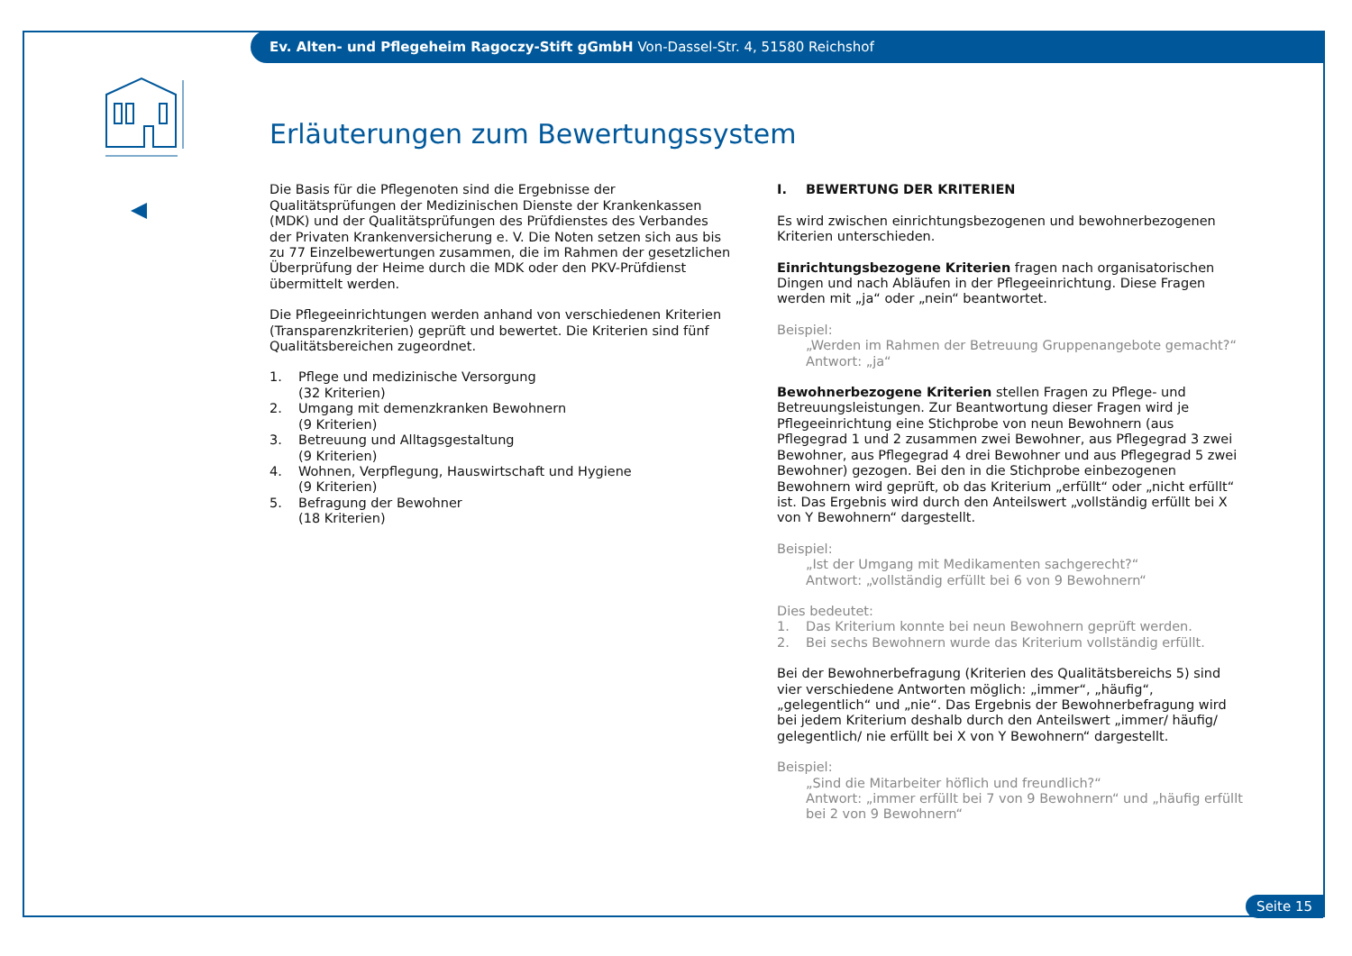Ev. Alten- und Pflegeheim Ragoczy-Stift gGmbH Von-Dassel-Str. 4, 51580 Reichshof
Erläuterungen zum Bewertungssystem
Die Basis für die Pflegenoten sind die Ergebnisse der Qualitätsprüfungen der Medizinischen Dienste der Krankenkassen (MDK) und der Qualitätsprüfungen des Prüfdienstes des Verbandes der Privaten Krankenversicherung e. V. Die Noten setzen sich aus bis zu 77 Einzelbewertungen zusammen, die im Rahmen der gesetzlichen Überprüfung der Heime durch die MDK oder den PKV-Prüfdienst übermittelt werden.
Die Pflegeeinrichtungen werden anhand von verschiedenen Kriterien (Transparenzkriterien) geprüft und bewertet. Die Kriterien sind fünf Qualitätsbereichen zugeordnet.
1. Pflege und medizinische Versorgung
(32 Kriterien)
2. Umgang mit demenzkranken Bewohnern
(9 Kriterien)
3. Betreuung und Alltagsgestaltung
(9 Kriterien)
4. Wohnen, Verpflegung, Hauswirtschaft und Hygiene
(9 Kriterien)
5. Befragung der Bewohner
(18 Kriterien)
I. BEWERTUNG DER KRITERIEN
Es wird zwischen einrichtungsbezogenen und bewohnerbezogenen Kriterien unterschieden.
Einrichtungsbezogene Kriterien fragen nach organisatorischen Dingen und nach Abläufen in der Pflegeeinrichtung. Diese Fragen werden mit „ja“ oder „nein“ beantwortet.
Beispiel:
„Werden im Rahmen der Betreuung Gruppenangebote gemacht?“
Antwort: „ja“
Bewohnerbezogene Kriterien stellen Fragen zu Pflege- und Betreuungsleistungen. Zur Beantwortung dieser Fragen wird je Pflegeeinrichtung eine Stichprobe von neun Bewohnern (aus Pflegegrad 1 und 2 zusammen zwei Bewohner, aus Pflegegrad 3 zwei Bewohner, aus Pflegegrad 4 drei Bewohner und aus Pflegegrad 5 zwei Bewohner) gezogen. Bei den in die Stichprobe einbezogenen Bewohnern wird geprüft, ob das Kriterium „erfüllt“ oder „nicht erfüllt“ ist. Das Ergebnis wird durch den Anteilswert „vollständig erfüllt bei X von Y Bewohnern“ dargestellt.
Beispiel:
„Ist der Umgang mit Medikamenten sachgerecht?“
Antwort: „vollständig erfüllt bei 6 von 9 Bewohnern“
Dies bedeutet:
1. Das Kriterium konnte bei neun Bewohnern geprüft werden.
2. Bei sechs Bewohnern wurde das Kriterium vollständig erfüllt.
Bei der Bewohnerbefragung (Kriterien des Qualitätsbereichs 5) sind vier verschiedene Antworten möglich: „immer“, „häufig“, „gelegentlich“ und „nie“. Das Ergebnis der Bewohnerbefragung wird bei jedem Kriterium deshalb durch den Anteilswert „immer/ häufig/ gelegentlich/ nie erfüllt bei X von Y Bewohnern“ dargestellt.
Beispiel:
„Sind die Mitarbeiter höflich und freundlich?“
Antwort: „immer erfüllt bei 7 von 9 Bewohnern“ und „häufig erfüllt bei 2 von 9 Bewohnern“
Seite 15